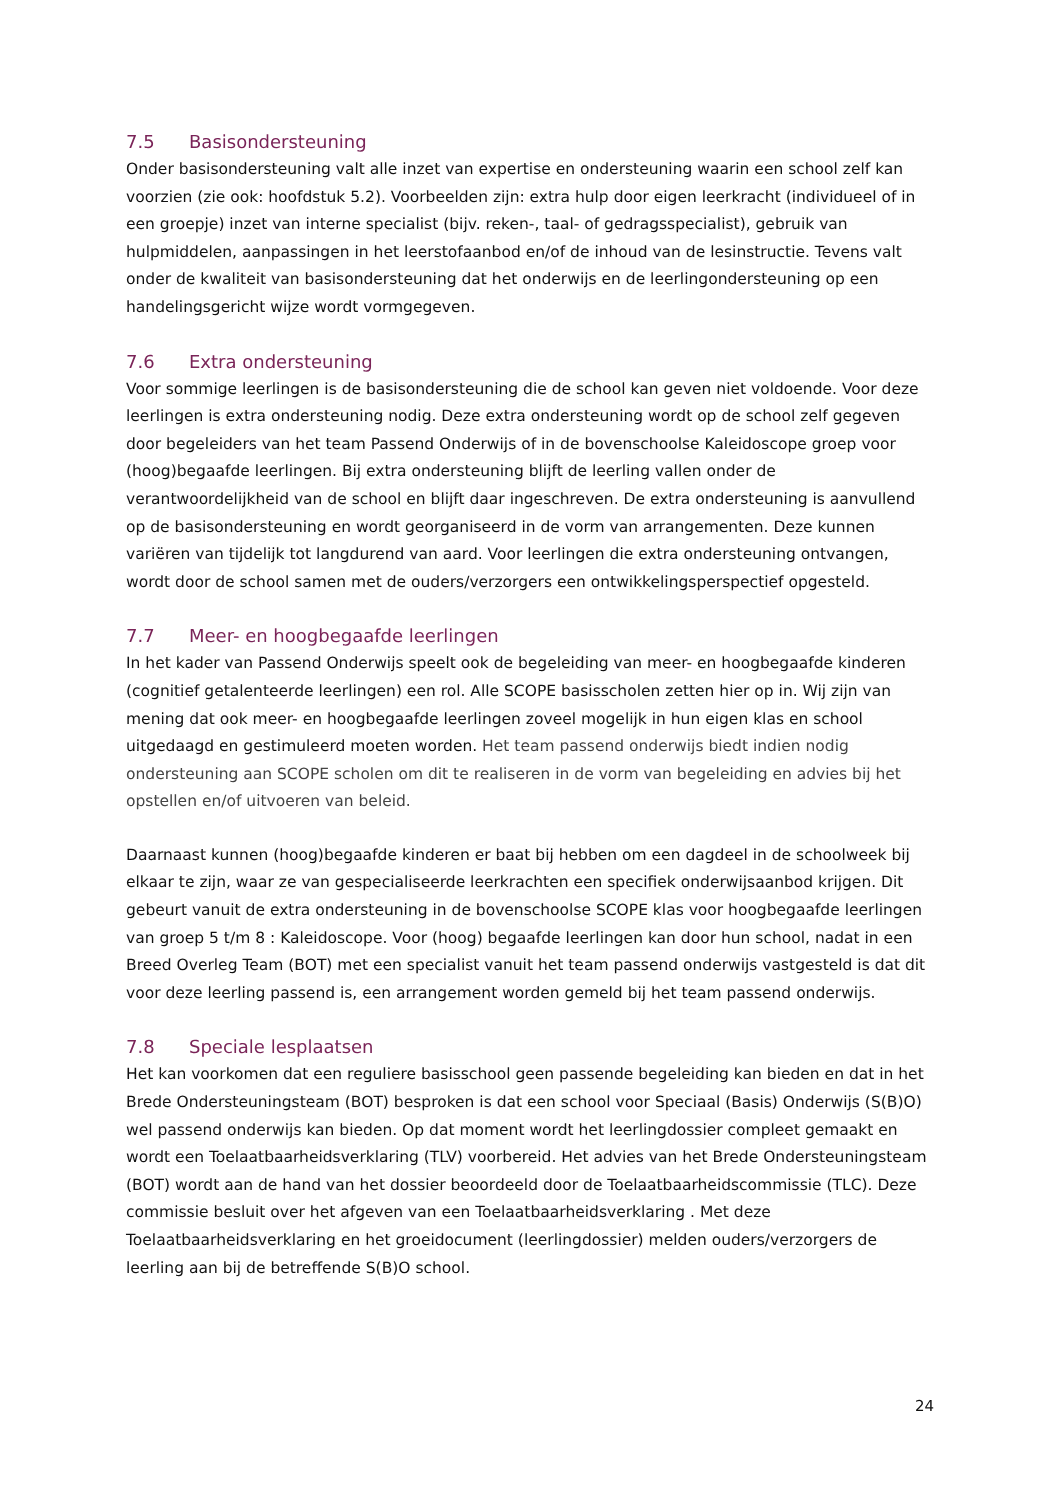7.5 Basisondersteuning
Onder basisondersteuning valt alle inzet van expertise en ondersteuning waarin een school zelf kan voorzien (zie ook: hoofdstuk 5.2). Voorbeelden zijn: extra hulp door eigen leerkracht (individueel of in een groepje) inzet van interne specialist (bijv. reken-, taal- of gedragsspecialist), gebruik van hulpmiddelen, aanpassingen in het leerstofaanbod en/of de inhoud van de lesinstructie. Tevens valt onder de kwaliteit van basisondersteuning dat het onderwijs en de leerlingondersteuning op een handelingsgericht wijze wordt vormgegeven.
7.6 Extra ondersteuning
Voor sommige leerlingen is de basisondersteuning die de school kan geven niet voldoende. Voor deze leerlingen is extra ondersteuning nodig. Deze extra ondersteuning wordt op de school zelf gegeven door begeleiders van het team Passend Onderwijs of in de bovenschoolse Kaleidoscope groep voor (hoog)begaafde leerlingen. Bij extra ondersteuning blijft de leerling vallen onder de verantwoordelijkheid van de school en blijft daar ingeschreven. De extra ondersteuning is aanvullend op de basisondersteuning en wordt georganiseerd in de vorm van arrangementen. Deze kunnen variëren van tijdelijk tot langdurend van aard. Voor leerlingen die extra ondersteuning ontvangen, wordt door de school samen met de ouders/verzorgers een ontwikkelingsperspectief opgesteld.
7.7 Meer- en hoogbegaafde leerlingen
In het kader van Passend Onderwijs speelt ook de begeleiding van meer- en hoogbegaafde kinderen (cognitief getalenteerde leerlingen) een rol. Alle SCOPE basisscholen zetten hier op in. Wij zijn van mening dat ook meer- en hoogbegaafde leerlingen zoveel mogelijk in hun eigen klas en school uitgedaagd en gestimuleerd moeten worden. Het team passend onderwijs biedt indien nodig ondersteuning aan SCOPE scholen om dit te realiseren in de vorm van begeleiding en advies bij het opstellen en/of uitvoeren van beleid.
Daarnaast kunnen (hoog)begaafde kinderen er baat bij hebben om een dagdeel in de schoolweek bij elkaar te zijn, waar ze van gespecialiseerde leerkrachten een specifiek onderwijsaanbod krijgen. Dit gebeurt vanuit de extra ondersteuning in de bovenschoolse SCOPE klas voor hoogbegaafde leerlingen van groep 5 t/m 8 : Kaleidoscope. Voor (hoog) begaafde leerlingen kan door hun school, nadat in een Breed Overleg Team (BOT) met een specialist vanuit het team passend onderwijs vastgesteld is dat dit voor deze leerling passend is, een arrangement worden gemeld bij het team passend onderwijs.
7.8 Speciale lesplaatsen
Het kan voorkomen dat een reguliere basisschool geen passende begeleiding kan bieden en dat in het Brede Ondersteuningsteam (BOT) besproken is dat een school voor Speciaal (Basis) Onderwijs (S(B)O) wel passend onderwijs kan bieden. Op dat moment wordt het leerlingdossier compleet gemaakt en wordt een Toelaatbaarheidsverklaring (TLV) voorbereid. Het advies van het Brede Ondersteuningsteam (BOT) wordt aan de hand van het dossier beoordeeld door de Toelaatbaarheidscommissie (TLC). Deze commissie besluit over het afgeven van een Toelaatbaarheidsverklaring . Met deze Toelaatbaarheidsverklaring en het groeidocument (leerlingdossier) melden ouders/verzorgers de leerling aan bij de betreffende S(B)O school.
24